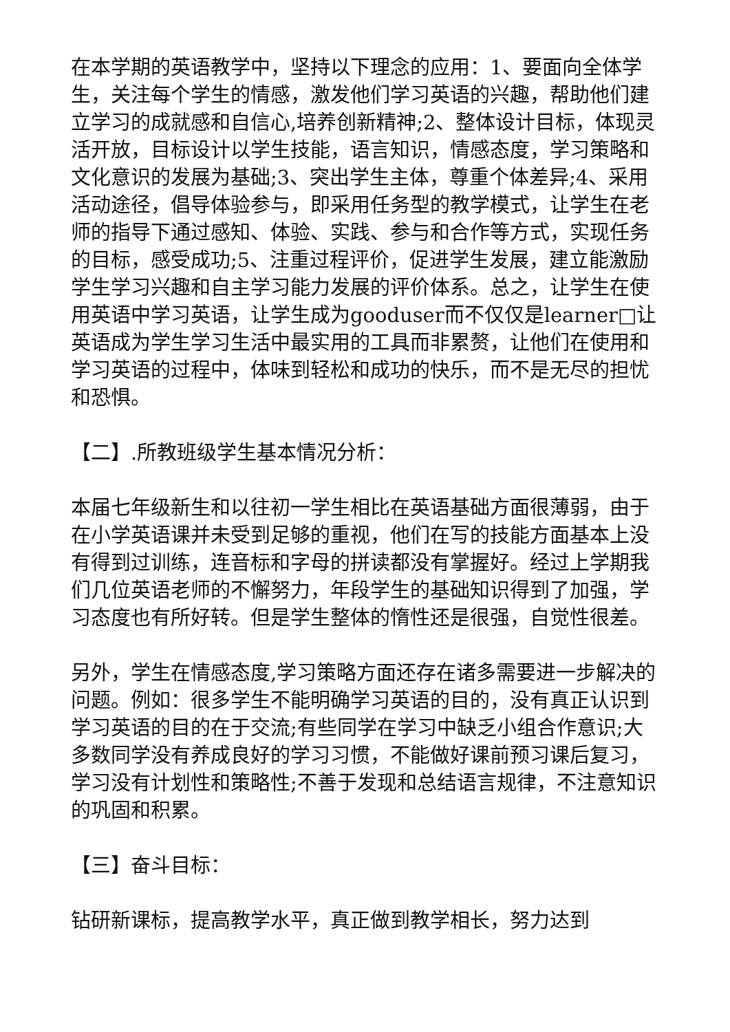在本学期的英语教学中，坚持以下理念的应用：1、要面向全体学生，关注每个学生的情感，激发他们学习英语的兴趣，帮助他们建立学习的成就感和自信心,培养创新精神;2、整体设计目标，体现灵活开放，目标设计以学生技能，语言知识，情感态度，学习策略和文化意识的发展为基础;3、突出学生主体，尊重个体差异;4、采用活动途径，倡导体验参与，即采用任务型的教学模式，让学生在老师的指导下通过感知、体验、实践、参与和合作等方式，实现任务的目标，感受成功;5、注重过程评价，促进学生发展，建立能激励学生学习兴趣和自主学习能力发展的评价体系。总之，让学生在使用英语中学习英语，让学生成为gooduser而不仅仅是learner□让英语成为学生学习生活中最实用的工具而非累赘，让他们在使用和学习英语的过程中，体味到轻松和成功的快乐，而不是无尽的担忧和恐惧。
【二】.所教班级学生基本情况分析：
本届七年级新生和以往初一学生相比在英语基础方面很薄弱，由于在小学英语课并未受到足够的重视，他们在写的技能方面基本上没有得到过训练，连音标和字母的拼读都没有掌握好。经过上学期我们几位英语老师的不懈努力，年段学生的基础知识得到了加强，学习态度也有所好转。但是学生整体的惰性还是很强，自觉性很差。
另外，学生在情感态度,学习策略方面还存在诸多需要进一步解决的问题。例如：很多学生不能明确学习英语的目的，没有真正认识到学习英语的目的在于交流;有些同学在学习中缺乏小组合作意识;大多数同学没有养成良好的学习习惯，不能做好课前预习课后复习，学习没有计划性和策略性;不善于发现和总结语言规律，不注意知识的巩固和积累。
【三】奋斗目标：
钻研新课标，提高教学水平，真正做到教学相长，努力达到